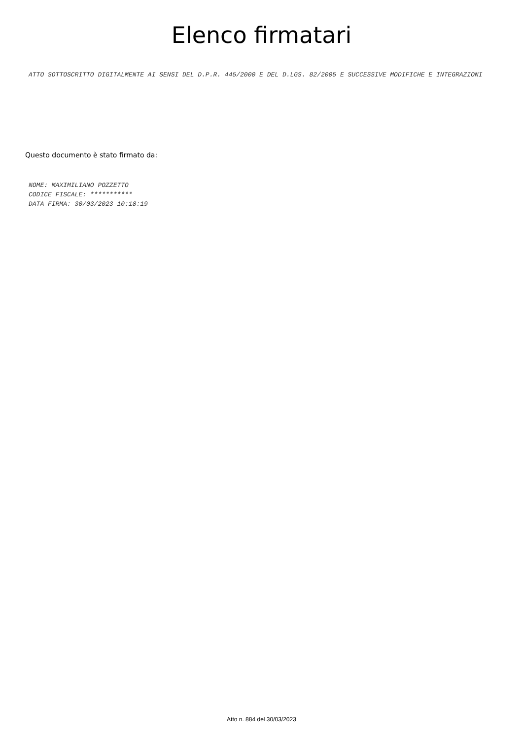Elenco firmatari
ATTO SOTTOSCRITTO DIGITALMENTE AI SENSI DEL D.P.R. 445/2000 E DEL D.LGS. 82/2005 E SUCCESSIVE MODIFICHE E INTEGRAZIONI
Questo documento è stato firmato da:
NOME: MAXIMILIANO POZZETTO
CODICE FISCALE: ***********
DATA FIRMA: 30/03/2023 10:18:19
Atto n. 884 del 30/03/2023